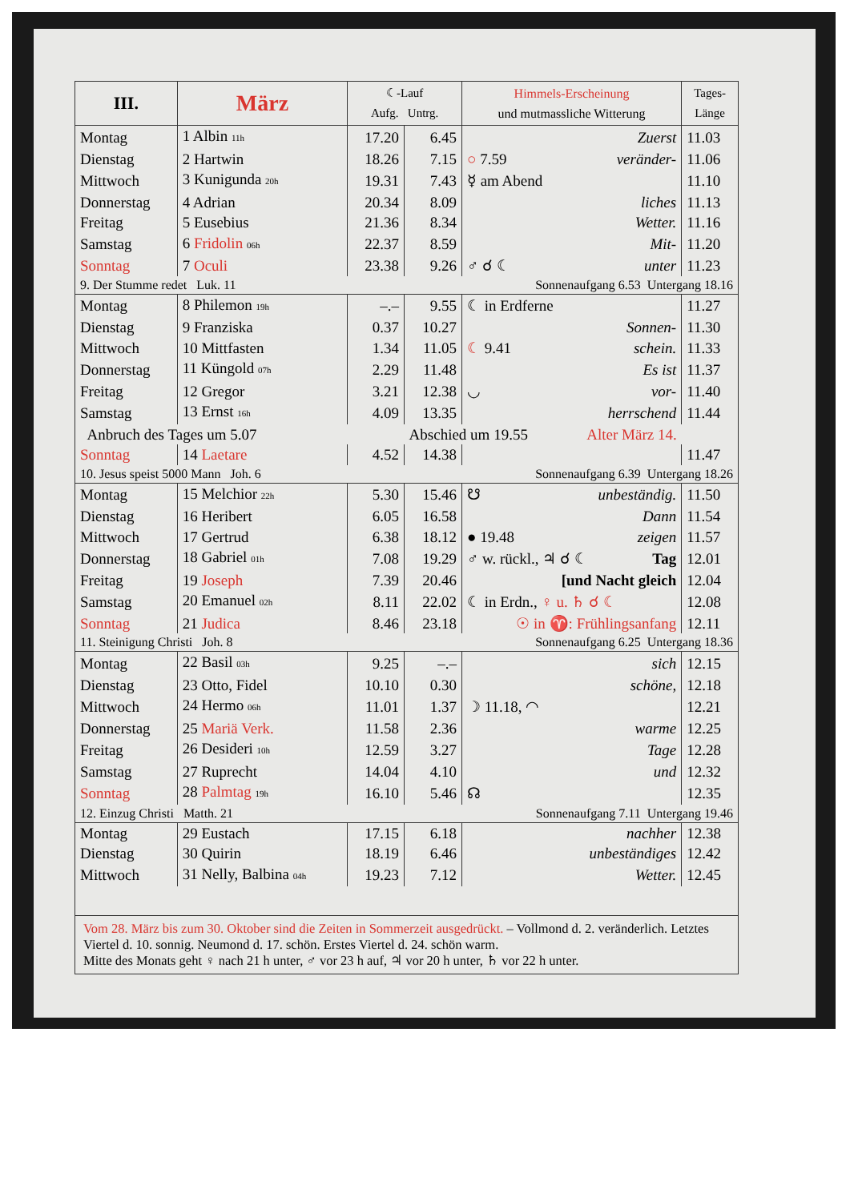| III. | März | ☾-Lauf Aufg. Untrg. | | Himmels-Erscheinung und mutmassliche Witterung | Tages- Länge |
| --- | --- | --- | --- | --- | --- |
| Montag | 1 Albin 11h | 17.20 | 6.45 | Zuerst | 11.03 |
| Dienstag | 2 Hartwin | 18.26 | 7.15 | ○ 7.59 veränder- | 11.06 |
| Mittwoch | 3 Kunigunda 20h | 19.31 | 7.43 | ☿ am Abend | 11.10 |
| Donnerstag | 4 Adrian | 20.34 | 8.09 | liches | 11.13 |
| Freitag | 5 Eusebius | 21.36 | 8.34 | Wetter. | 11.16 |
| Samstag | 6 Fridolin 06h | 22.37 | 8.59 | Mit- | 11.20 |
| Sonntag | 7 Oculi | 23.38 | 9.26 | ♂ ☌ ☾ unter | 11.23 |
| 9. Der Stumme redet Luk. 11 | | Sonnenaufgang 6.53 Untergang 18.16 | | | |
| Montag | 8 Philemon 19h | –.– | 9.55 | ☾ in Erdferne | 11.27 |
| Dienstag | 9 Franziska | 0.37 | 10.27 | Sonnen- | 11.30 |
| Mittwoch | 10 Mittfasten | 1.34 | 11.05 | ☾ 9.41 schein. | 11.33 |
| Donnerstag | 11 Küngold 07h | 2.29 | 11.48 | Es ist | 11.37 |
| Freitag | 12 Gregor | 3.21 | 12.38 | ◡ vor- | 11.40 |
| Samstag | 13 Ernst 16h | 4.09 | 13.35 | herrschend | 11.44 |
| Anbruch des Tages um 5.07 | | | Abschied um 19.55 Alter März 14. | | |
| Sonntag | 14 Laetare | 4.52 | 14.38 | | 11.47 |
| 10. Jesus speist 5000 Mann Joh. 6 | | Sonnenaufgang 6.39 Untergang 18.26 | | | |
| Montag | 15 Melchior 22h | 5.30 | 15.46 | ☋ unbeständig. | 11.50 |
| Dienstag | 16 Heribert | 6.05 | 16.58 | Dann | 11.54 |
| Mittwoch | 17 Gertrud | 6.38 | 18.12 | ● 19.48 zeigen | 11.57 |
| Donnerstag | 18 Gabriel 01h | 7.08 | 19.29 | ♂ w. rückl., ♃ ☌ ☾ Tag | 12.01 |
| Freitag | 19 Joseph | 7.39 | 20.46 | [und Nacht gleich | 12.04 |
| Samstag | 20 Emanuel 02h | 8.11 | 22.02 | ☾ in Erdn., ♀ u. ♄ ☌ ☾ | 12.08 |
| Sonntag | 21 Judica | 8.46 | 23.18 | ☉ in ♈: Frühlingsanfang | 12.11 |
| 11. Steinigung Christi Joh. 8 | | Sonnenaufgang 6.25 Untergang 18.36 | | | |
| Montag | 22 Basil 03h | 9.25 | –.– | sich | 12.15 |
| Dienstag | 23 Otto, Fidel | 10.10 | 0.30 | schöne, | 12.18 |
| Mittwoch | 24 Hermo 06h | 11.01 | 1.37 | ☽ 11.18, ◠ | 12.21 |
| Donnerstag | 25 Mariä Verk. | 11.58 | 2.36 | warme | 12.25 |
| Freitag | 26 Desideri 10h | 12.59 | 3.27 | Tage | 12.28 |
| Samstag | 27 Ruprecht | 14.04 | 4.10 | und | 12.32 |
| Sonntag | 28 Palmtag 19h | 16.10 | 5.46 | ☊ | 12.35 |
| 12. Einzug Christi Matth. 21 | | Sonnenaufgang 7.11 Untergang 19.46 | | | |
| Montag | 29 Eustach | 17.15 | 6.18 | nachher | 12.38 |
| Dienstag | 30 Quirin | 18.19 | 6.46 | unbeständiges | 12.42 |
| Mittwoch | 31 Nelly, Balbina 04h | 19.23 | 7.12 | Wetter. | 12.45 |
Vom 28. März bis zum 30. Oktober sind die Zeiten in Sommerzeit ausgedrückt. – Vollmond d. 2. veränderlich. Letztes Viertel d. 10. sonnig. Neumond d. 17. schön. Erstes Viertel d. 24. schön warm.
Mitte des Monats geht ♀ nach 21 h unter, ♂ vor 23 h auf, ♃ vor 20 h unter, ♄ vor 22 h unter.